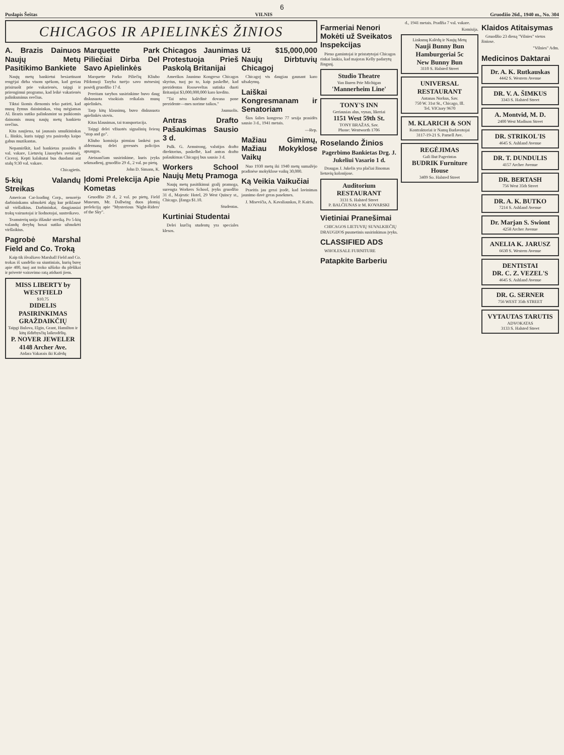6
Puslapis Šeštas VILNIS Gruodžio 26d., 1940 m., No. 304
CHICAGOS IR APIELINKĖS ŽINIOS
A. Brazis Dainuos Naujų Metų Pasitikimo Bankiete
Naujų metų bankietui besiartinant rengėjai dirba visom spėkom, kad geriau prisiruošt prie vakarienės, taipgi ir prirengimui programo, kad leikė vakarienės palinksminus svečius.
Tiktai šiomis dienomis teko patirti, kad musų žymus dainininkas, visų mėgiamas Al. Brazis sutiko palinksmint su puikiomis dainomis musų naujų metų bankieto svečius.
Kita naujiena, tai jaunasis smuikininkas L. Binkis, kuris taipgi yra pasirodęs kaipo gabus muzikantas.
Nepamirškit, kad bankietas prasidės 8 val. vakare, Lietuvių Liuosybės svetainėj, Ciceroj. Kepti kalakutai bus duodami ant stalų 9:30 val. vakare.
Chicagietis.
5-kių Valandų Streikas
American Car-loading Corp., nenorėjo darbininkams užmokėti algų kur priklausė už viršlaikius. Darbininkai, daugiausiai trokų vairuotojai ir liodnotojai, sustreikavo.
Teamsterių unija iššaukė streiką. Po 5-kių valandų derybų bosai sutiko užmokėti viršlaikius.
Pagrobė Marshal Field and Co. Troką
Kaip tik išvažiavo Marshall Field and Co. trokas iš sandėlio su siuntiniais, kurių buvę apie 400, tuoj ant troko užšoko du plėšikai ir privertė vairavimo ratą atiduoti jiem.
MISS LIBERTY by WESTFIELD
$10.75
DIDELIS PASIRINKIMAS GRAŽDAIKČIŲ
Taipgi Bulova, Elgin, Grant, Hamilton ir kitų išdirbysčių laikrodėlių.
P. NOVER JEWELER
4148 Archer Ave.
Atdara Vakarais iki Kalėdų
Marquette Park Piliečiai Dirba Del Savo Apielinkės
Marquette Parko Piliečių Kliubo Pildomoji Taryba turėjo savo mėnesinį posėdį gruodžio 17 d.
Pereitam tarybos susirinkime buvo daug diskusuota visokiais reikalais musų apielinkės.
Tarp kitų klausimų, buvo diskusuota apielinkės stovis.
Kitas klausimas, tai transportacija.
Taipgi delei vžiuotės signalinių šviesų "stop and go".
Kliubo komisija pirmiau lankėsi pas aldermaną delei geresnės policijos apsaugos.
Ateinančiam susirinkime, kuris įvyks sekmadienį, gruodžio 29 d., 2 val. po pietų.
John D. Simans, K.
Įdomi Prelekcija Apie Kometas
Gruodžio 29 d., 2 val. po pietų, Field Museum, Mr. Dallwing duos įdomią prelekciją apie "Mysterious 'Night-Riders' of the Sky".
Chicagos Jaunimas Protestuoja Prieš Paskolą Britanijai
Amerikos Jaunimo Kongreso Chicagos skyrius, tuoj po to, kaip paskelbė, kad prezidentas Rooseveltas sutinka duoti Britanijai $3,000,000,000 karo kredito.
"Tai nėra kalėdinė dovana pone prezidente—mes norime taikos."
Jaunuolis.
Antras Drafto Pašaukimas Sausio 3 d.
Pulk. G. Armstrong, valstijos drafto direktorius, paskelbė, kad antras drafto pašaukimas Chicagoj bus sausio 3 d.
Workers School Naujų Metų Pramoga
Naujų metų pasitikimui gražį pramoga, surengta Workers School, įvyks gruodžio 31 d., Majestic Hotel, 29 West Quincy st., Chicago. Įžanga $1.10.
Studentas.
Kurtiniai Studentai
Delei kurčių studentų yra speciales klesos.
Už $15,000,000 Naujų Dirbtuvių Chicagoj
Chicagoj vis daugiau gaunant karo užsakymų.
Laiškai Kongresmanam ir Senatoriam
Šios šalies kongreso 77 sesija prasidės sausio 3 d., 1941 metais.
—Rep.
Mažiau Gimimų, Mažiau Mokyklose Vaikų
Nuo 1930 metų iki 1940 metų sumažėjo pradinėse mokyklose vaikų 30,000.
Ką Veikia Vaikučiai
Praeitis jau gerai įrodė, kad lavinimas jaunimo davė geras pasekmes.
J. Misevičia, A. Kavaliauskas, P. Kairis.
Farmeriai Nenori Mokėti už Sveikatos Inspekcijas
Pieno gamintojai ir pristatytojai Chicagos rinkai laukia, kad majoras Kelly padarytų žingsnį.
Studio Theatre
Van Buren Prie Michigan
'Mannerheim Line'
TONY'S INN
Geriausias alus, vynas, likeriai
1151 West 59th St.
TONY BRAŽAS, Sav.
Phone: Wentworth 1706
Roselando Žinios
Pagerbimo Bankietas Drg. J. Jukeliui Vasario 1 d.
Draugas J. Jukelis yra plačiai žinomas lietuvių kolonijose.
Auditorium RESTAURANT
3131 S. Halsted Street
P. BALČIUNAS ir M. KOVARSKI
Vietiniai Pranešimai
CHICAGOS LIETUVIŲ SUVALKIEČIŲ DRAUGIJOS pusmetinis susirinkimas įvyks.
CLASSIFIED ADS
WHOLESALE FURNITURE
Patapkite Barberiu
d., 1941 metais. Pradžia 7 val. vakare.
Komisija.
Linksmų Kalėdų ir Naujų Metų
Nauji Bunny Bun Hamburgeriai 5c
New Bunny Bun
3110 S. Halsted Street
UNIVERSAL RESTAURANT
Antanas Norkus, Sav.
750 W. 31st St., Chicago, Ill.
Tel. VICtory 9670
M. KLARICH & SON
Kontraktoriai ir Namų Budavotojai
3117-19-21 S. Parnell Ave.
REGĖJIMAS
Gali But Pagerintas
BUDRIK Furniture House
3409 So. Halsted Street
Klaidos Atitaisymas
Gruodžio 23 dieną "Vilnies" vietos žiniose.
"Vilnies" Adm.
Medicinos Daktarai
Dr. A. K. Rutkauskas
4442 S. Western Avenue
DR. V. A. ŠIMKUS
3343 S. Halsted Street
A. Montvid, M. D.
2400 West Madison Street
DR. STRIKOL'IS
4645 S. Ashland Avenue
DR. T. DUNDULIS
4157 Archer Avenue
DR. BERTASH
756 West 35th Street
DR. A. K. BUTKO
7214 S. Ashland Avenue
Dr. Marjan S. Swiont
4258 Archer Avenue
ANELIA K. JARUSZ
6630 S. Western Avenue
DENTISTAI
DR. C. Z. VEZEL'S
4645 S. Ashland Avenue
DR. G. SERNER
756 WEST 35th STREET
VYTAUTAS TARUTIS
ADVOKATAS
3133 S. Halsted Street